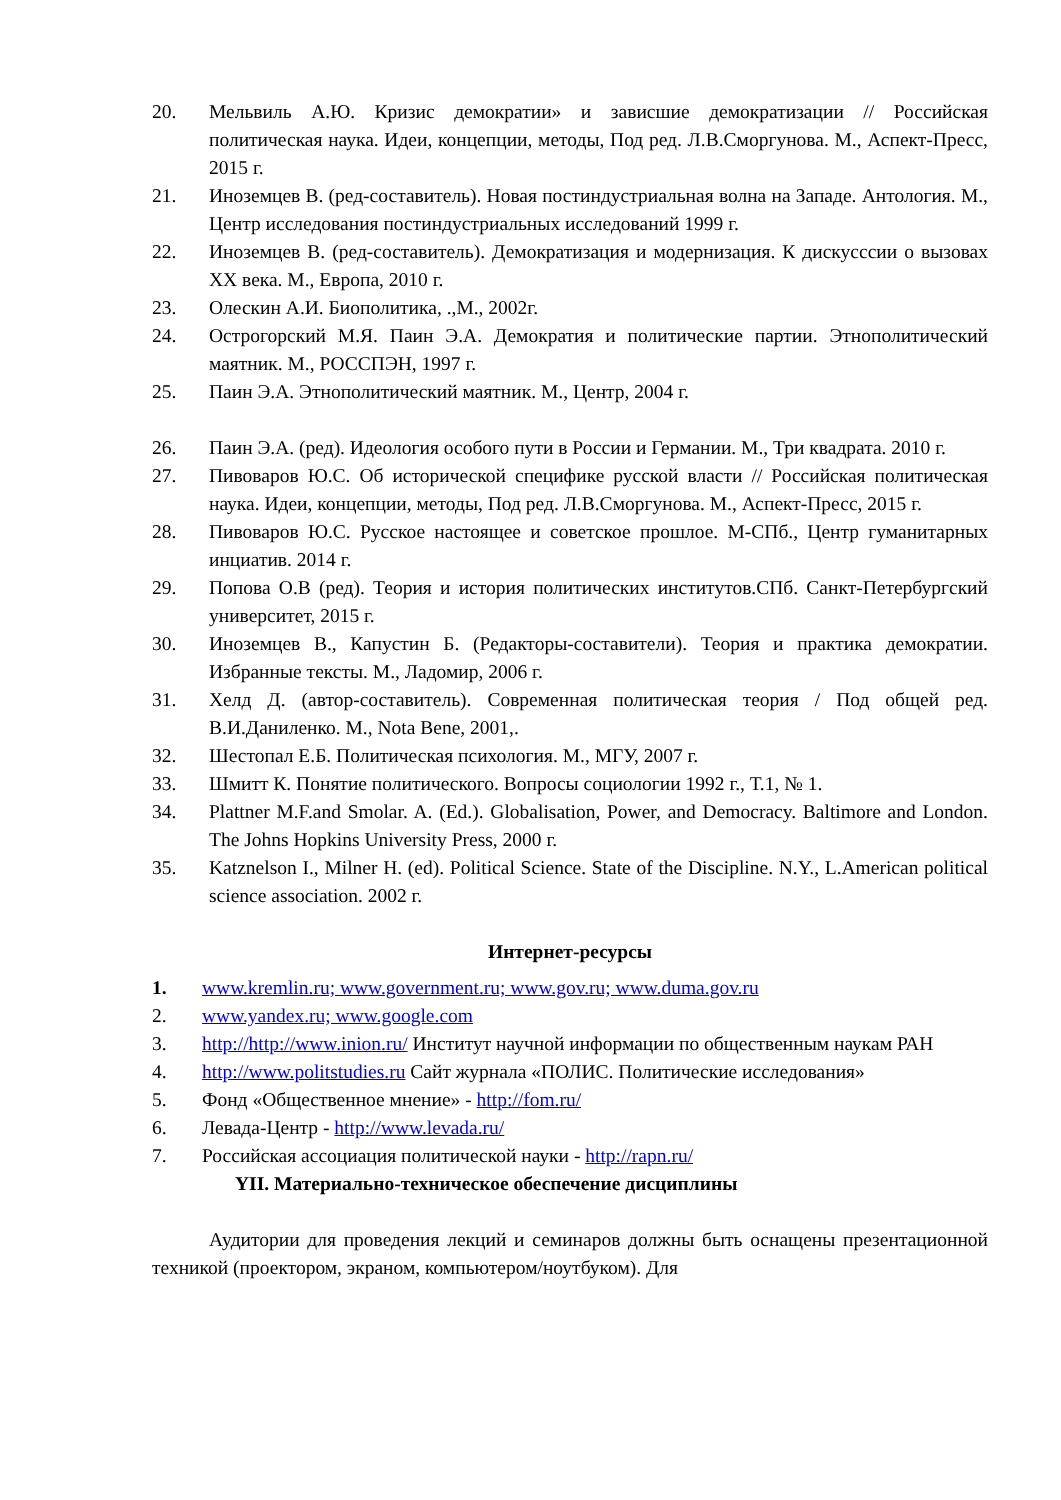20. Мельвиль А.Ю. Кризис демократии» и зависшие демократизации // Российская политическая наука. Идеи, концепции, методы, Под ред. Л.В.Сморгунова. М., Аспект-Пресс, 2015 г.
21. Иноземцев В. (ред-составитель). Новая постиндустриальная волна на Западе. Антология. М., Центр исследования постиндустриальных исследований 1999 г.
22. Иноземцев В. (ред-составитель). Демократизация и модернизация. К дискусссии о вызовах XX века. М., Европа, 2010 г.
23. Олескин А.И. Биополитика, .,М., 2002г.
24. Острогорский М.Я. Паин Э.А. Демократия и политические партии. Этнополитический маятник. М., РОССПЭН, 1997 г.
25. Паин Э.А. Этнополитический маятник. М., Центр, 2004 г.
26. Паин Э.А. (ред). Идеология особого пути в России и Германии. М., Три квадрата. 2010 г.
27. Пивоваров Ю.С. Об исторической специфике русской власти // Российская политическая наука. Идеи, концепции, методы, Под ред. Л.В.Сморгунова. М., Аспект-Пресс, 2015 г.
28. Пивоваров Ю.С. Русское настоящее и советское прошлое. М-СПб., Центр гуманитарных инциатив. 2014 г.
29. Попова О.В (ред). Теория и история политических институтов.СПб. Санкт-Петербургский университет, 2015 г.
30. Иноземцев В., Капустин Б. (Редакторы-составители). Теория и практика демократии. Избранные тексты. М., Ладомир, 2006 г.
31. Хелд Д. (автор-составитель). Современная политическая теория / Под общей ред. В.И.Даниленко. М., Nota Bene, 2001,.
32. Шестопал Е.Б. Политическая психология. М., МГУ, 2007 г.
33. Шмитт К. Понятие политического. Вопросы социологии 1992 г., Т.1, № 1.
34. Plattner M.F.and Smolar. A. (Ed.). Globalisation, Power, and Democracy. Baltimore and London. The Johns Hopkins University Press, 2000 г.
35. Katznelson I., Milner H. (ed). Political Science. State of the Discipline. N.Y., L.American political science association. 2002 г.
Интернет-ресурсы
1. www.kremlin.ru; www.government.ru; www.gov.ru; www.duma.gov.ru
2. www.yandex.ru; www.google.com
3. http://http://www.inion.ru/ Институт научной информации по общественным наукам РАН
4. http://www.politstudies.ru Сайт журнала «ПОЛИС. Политические исследования»
5. Фонд «Общественное мнение» - http://fom.ru/
6. Левада-Центр - http://www.levada.ru/
7. Российская ассоциация политической науки - http://rapn.ru/
YII. Материально-техническое обеспечение дисциплины
Аудитории для проведения лекций и семинаров должны быть оснащены презентационной техникой (проектором, экраном, компьютером/ноутбуком). Для